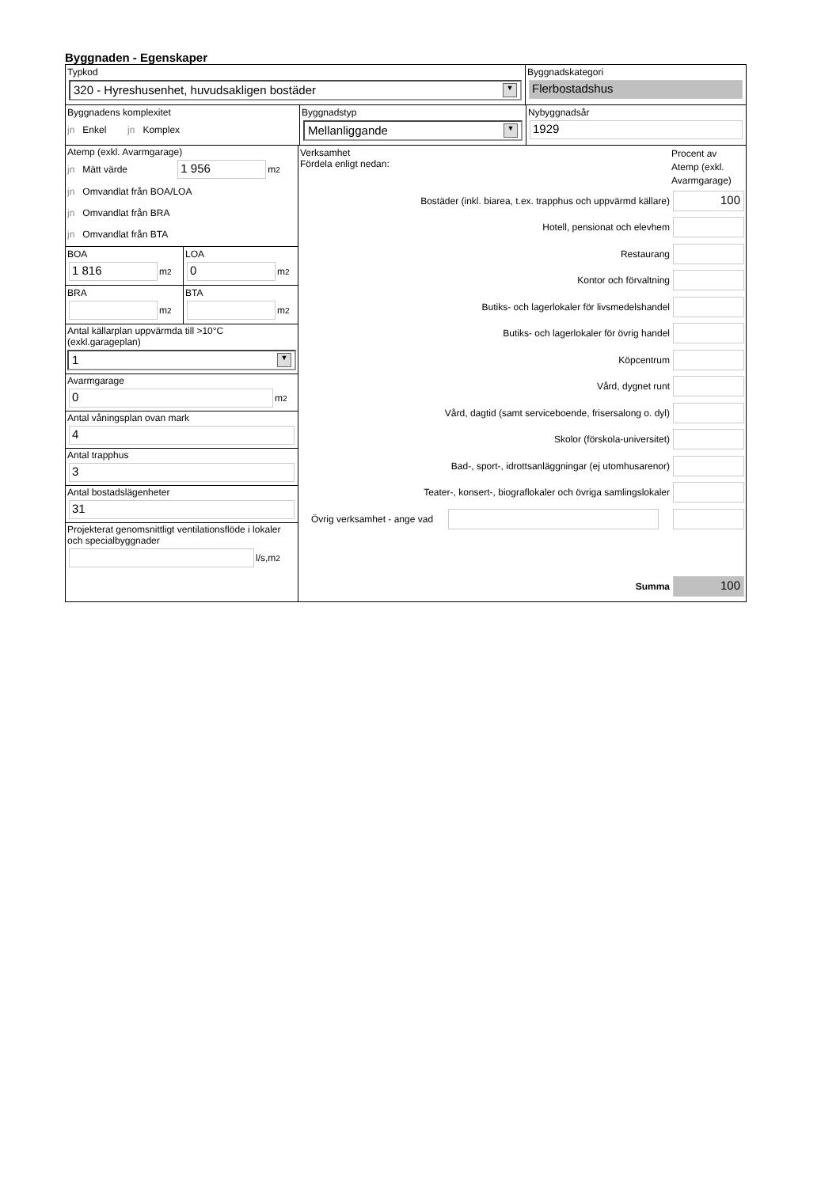Byggnaden - Egenskaper
Typkod
320 - Hyreshusenhet, huvudsakligen bostäder ▼
Byggnadskategori
Flerbostadshus
Byggnadens komplexitet
jn Enkel jn Komplex
Byggnadstyp
Mellanliggande ▼
Nybyggnadsår
1929
Atemp (exkl. Avarmgarage)
jn Mätt värde
1 956
m<sup>2</sup>
jn Omvandlat från BOA/LOA
jn Omvandlat från BRA
jn Omvandlat från BTA
BOA
1 816
m<sup>2</sup>
LOA
0
m<sup>2</sup>
BRA
m<sup>2</sup>
BTA
m<sup>2</sup>
Antal källarplan uppvärmda till >10°C
(exkl.garageplan)
1 ▼
Avarmgarage
0
m<sup>2</sup>
Antal våningsplan ovan mark
4
Antal trapphus
3
Antal bostadslägenheter
31
Projekterat genomsnittligt ventilationsflöde i lokaler och specialbyggnader
l/s,m<sup>2</sup>
Verksamhet
Fördela enligt nedan:
Procent av Atemp (exkl. Avarmgarage)
Bostäder (inkl. biarea, t.ex. trapphus och uppvärmd källare)
100
Hotell, pensionat och elevhem
Restaurang
Kontor och förvaltning
Butiks- och lagerlokaler för livsmedelshandel
Butiks- och lagerlokaler för övrig handel
Köpcentrum
Vård, dygnet runt
Vård, dagtid (samt serviceboende, frisersalong o. dyl)
Skolor (förskola-universitet)
Bad-, sport-, idrottsanläggningar (ej utomhusarenor)
Teater-, konsert-, biograflokaler och övriga samlingslokaler
Övrig verksamhet - ange vad
Summa
100